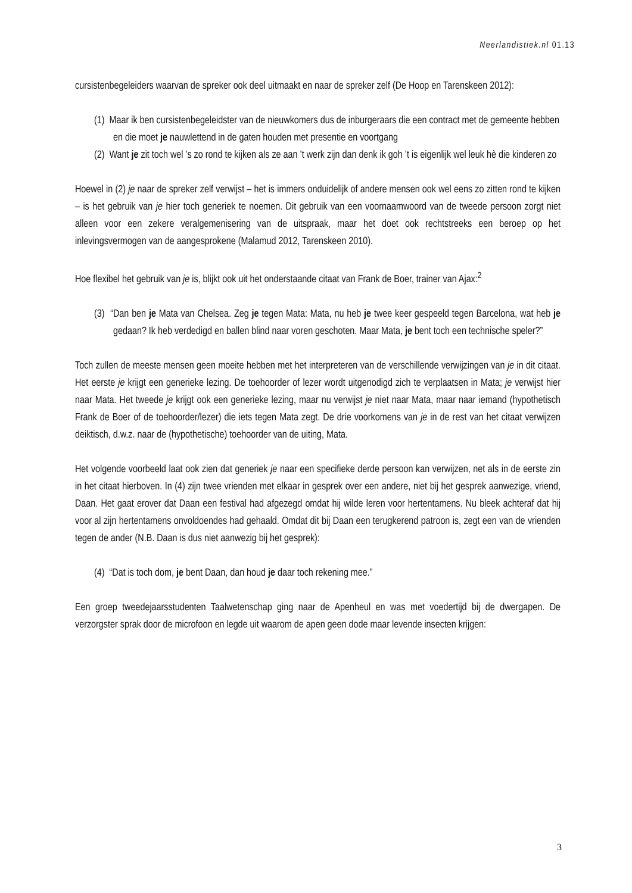Neerlandistiek.nl 01.13
cursistenbegeleiders waarvan de spreker ook deel uitmaakt en naar de spreker zelf (De Hoop en Tarenskeen 2012):
(1) Maar ik ben cursistenbegeleidster van de nieuwkomers dus de inburgeraars die een contract met de gemeente hebben en die moet je nauwlettend in de gaten houden met presentie en voortgang
(2) Want je zit toch wel ’s zo rond te kijken als ze aan ’t werk zijn dan denk ik goh ’t is eigenlijk wel leuk hè die kinderen zo
Hoewel in (2) je naar de spreker zelf verwijst – het is immers onduidelijk of andere mensen ook wel eens zo zitten rond te kijken – is het gebruik van je hier toch generiek te noemen. Dit gebruik van een voornaamwoord van de tweede persoon zorgt niet alleen voor een zekere veralgemenisering van de uitspraak, maar het doet ook rechtstreeks een beroep op het inlevingsvermogen van de aangesprokene (Malamud 2012, Tarenskeen 2010).
Hoe flexibel het gebruik van je is, blijkt ook uit het onderstaande citaat van Frank de Boer, trainer van Ajax:<sup>2</sup>
(3) “Dan ben je Mata van Chelsea. Zeg je tegen Mata: Mata, nu heb je twee keer gespeeld tegen Barcelona, wat heb je gedaan? Ik heb verdedigd en ballen blind naar voren geschoten. Maar Mata, je bent toch een technische speler?”
Toch zullen de meeste mensen geen moeite hebben met het interpreteren van de verschillende verwijzingen van je in dit citaat. Het eerste je krijgt een generieke lezing. De toehoorder of lezer wordt uitgenodigd zich te verplaatsen in Mata; je verwijst hier naar Mata. Het tweede je krijgt ook een generieke lezing, maar nu verwijst je niet naar Mata, maar naar iemand (hypothetisch Frank de Boer of de toehoorder/lezer) die iets tegen Mata zegt. De drie voorkomens van je in de rest van het citaat verwijzen deiktisch, d.w.z. naar de (hypothetische) toehoorder van de uiting, Mata.
Het volgende voorbeeld laat ook zien dat generiek je naar een specifieke derde persoon kan verwijzen, net als in de eerste zin in het citaat hierboven. In (4) zijn twee vrienden met elkaar in gesprek over een andere, niet bij het gesprek aanwezige, vriend, Daan. Het gaat erover dat Daan een festival had afgezegd omdat hij wilde leren voor hertentamens. Nu bleek achteraf dat hij voor al zijn hertentamens onvoldoendes had gehaald. Omdat dit bij Daan een terugkerend patroon is, zegt een van de vrienden tegen de ander (N.B. Daan is dus niet aanwezig bij het gesprek):
(4) “Dat is toch dom, je bent Daan, dan houd je daar toch rekening mee.”
Een groep tweedejaarsstudenten Taalwetenschap ging naar de Apenheul en was met voedertijd bij de dwergapen. De verzorgster sprak door de microfoon en legde uit waarom de apen geen dode maar levende insecten krijgen:
3